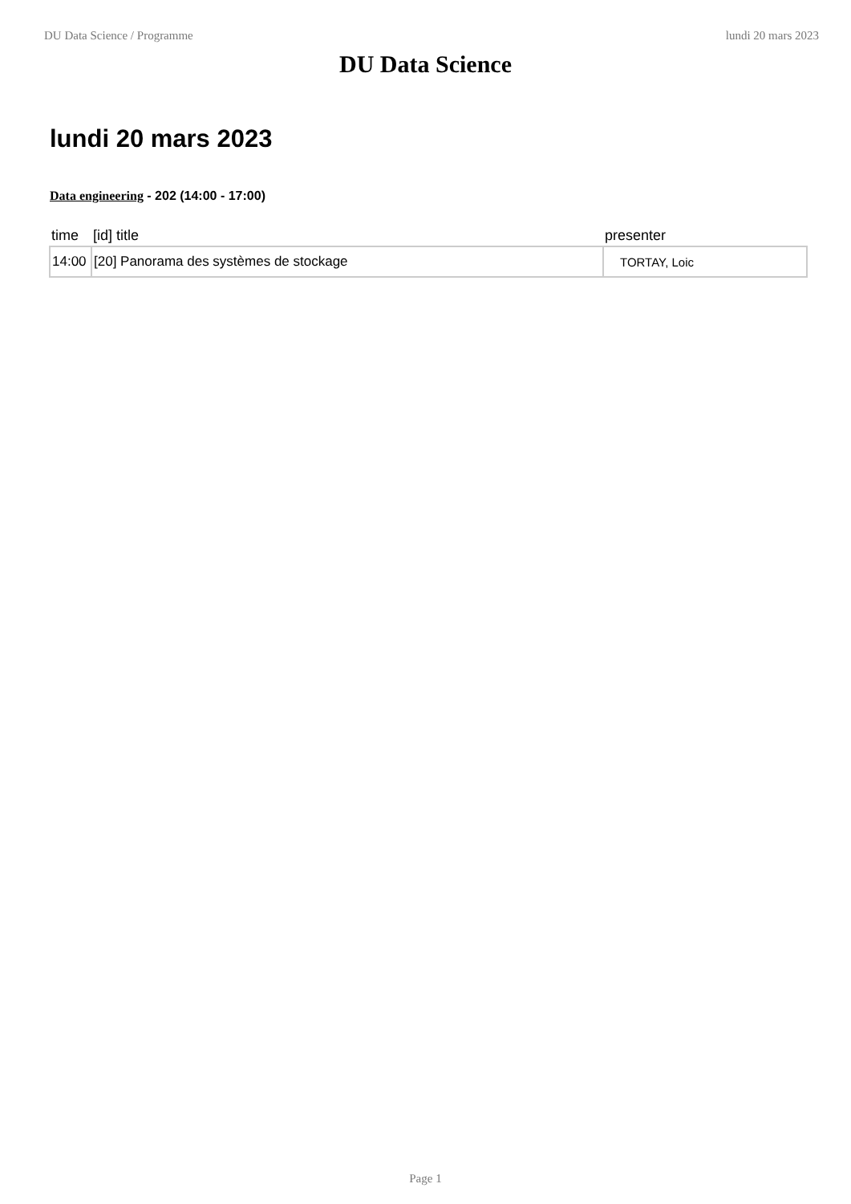DU Data Science / Programme lundi 20 mars 2023
DU Data Science
lundi 20 mars 2023
Data engineering - 202 (14:00 - 17:00)
| time | [id] title | presenter |
| --- | --- | --- |
| 14:00 | [20] Panorama des systèmes de stockage | TORTAY, Loic |
Page 1